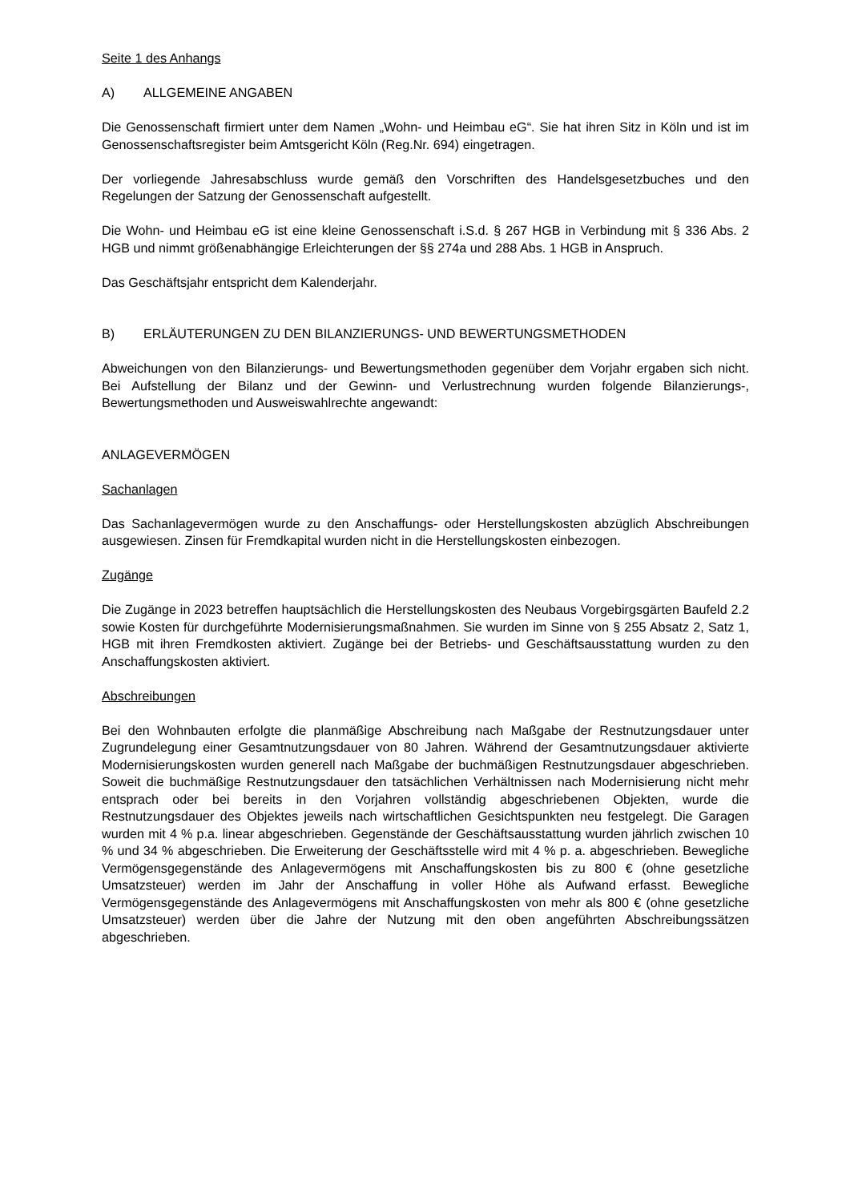Seite 1 des Anhangs
A) ALLGEMEINE ANGABEN
Die Genossenschaft firmiert unter dem Namen „Wohn- und Heimbau eG“. Sie hat ihren Sitz in Köln und ist im Genossenschaftsregister beim Amtsgericht Köln (Reg.Nr. 694) eingetragen.
Der vorliegende Jahresabschluss wurde gemäß den Vorschriften des Handelsgesetzbuches und den Regelungen der Satzung der Genossenschaft aufgestellt.
Die Wohn- und Heimbau eG ist eine kleine Genossenschaft i.S.d. § 267 HGB in Verbindung mit § 336 Abs. 2 HGB und nimmt größenabhängige Erleichterungen der §§ 274a und 288 Abs. 1 HGB in Anspruch.
Das Geschäftsjahr entspricht dem Kalenderjahr.
B) ERLÄUTERUNGEN ZU DEN BILANZIERUNGS- UND BEWERTUNGSMETHODEN
Abweichungen von den Bilanzierungs- und Bewertungsmethoden gegenüber dem Vorjahr ergaben sich nicht. Bei Aufstellung der Bilanz und der Gewinn- und Verlustrechnung wurden folgende Bilanzierungs-, Bewertungsmethoden und Ausweiswahlrechte angewandt:
ANLAGEVERMÖGEN
Sachanlagen
Das Sachanlagevermögen wurde zu den Anschaffungs- oder Herstellungskosten abzüglich Abschreibungen ausgewiesen. Zinsen für Fremdkapital wurden nicht in die Herstellungskosten einbezogen.
Zugänge
Die Zugänge in 2023 betreffen hauptsächlich die Herstellungskosten des Neubaus Vorgebirgsgärten Baufeld 2.2 sowie Kosten für durchgeführte Modernisierungsmaßnahmen. Sie wurden im Sinne von § 255 Absatz 2, Satz 1, HGB mit ihren Fremdkosten aktiviert. Zugänge bei der Betriebs- und Geschäftsausstattung wurden zu den Anschaffungskosten aktiviert.
Abschreibungen
Bei den Wohnbauten erfolgte die planmäßige Abschreibung nach Maßgabe der Restnutzungsdauer unter Zugrundelegung einer Gesamtnutzungsdauer von 80 Jahren. Während der Gesamtnutzungsdauer aktivierte Modernisierungskosten wurden generell nach Maßgabe der buchmäßigen Restnutzungsdauer abgeschrieben. Soweit die buchmäßige Restnutzungsdauer den tatsächlichen Verhältnissen nach Modernisierung nicht mehr entsprach oder bei bereits in den Vorjahren vollständig abgeschriebenen Objekten, wurde die Restnutzungsdauer des Objektes jeweils nach wirtschaftlichen Gesichtspunkten neu festgelegt. Die Garagen wurden mit 4 % p.a. linear abgeschrieben. Gegenstände der Geschäftsausstattung wurden jährlich zwischen 10 % und 34 % abgeschrieben. Die Erweiterung der Geschäftsstelle wird mit 4 % p. a. abgeschrieben. Bewegliche Vermögensgegenstände des Anlagevermögens mit Anschaffungskosten bis zu 800 € (ohne gesetzliche Umsatzsteuer) werden im Jahr der Anschaffung in voller Höhe als Aufwand erfasst. Bewegliche Vermögensgegenstände des Anlagevermögens mit Anschaffungskosten von mehr als 800 € (ohne gesetzliche Umsatzsteuer) werden über die Jahre der Nutzung mit den oben angeführten Abschreibungssätzen abgeschrieben.